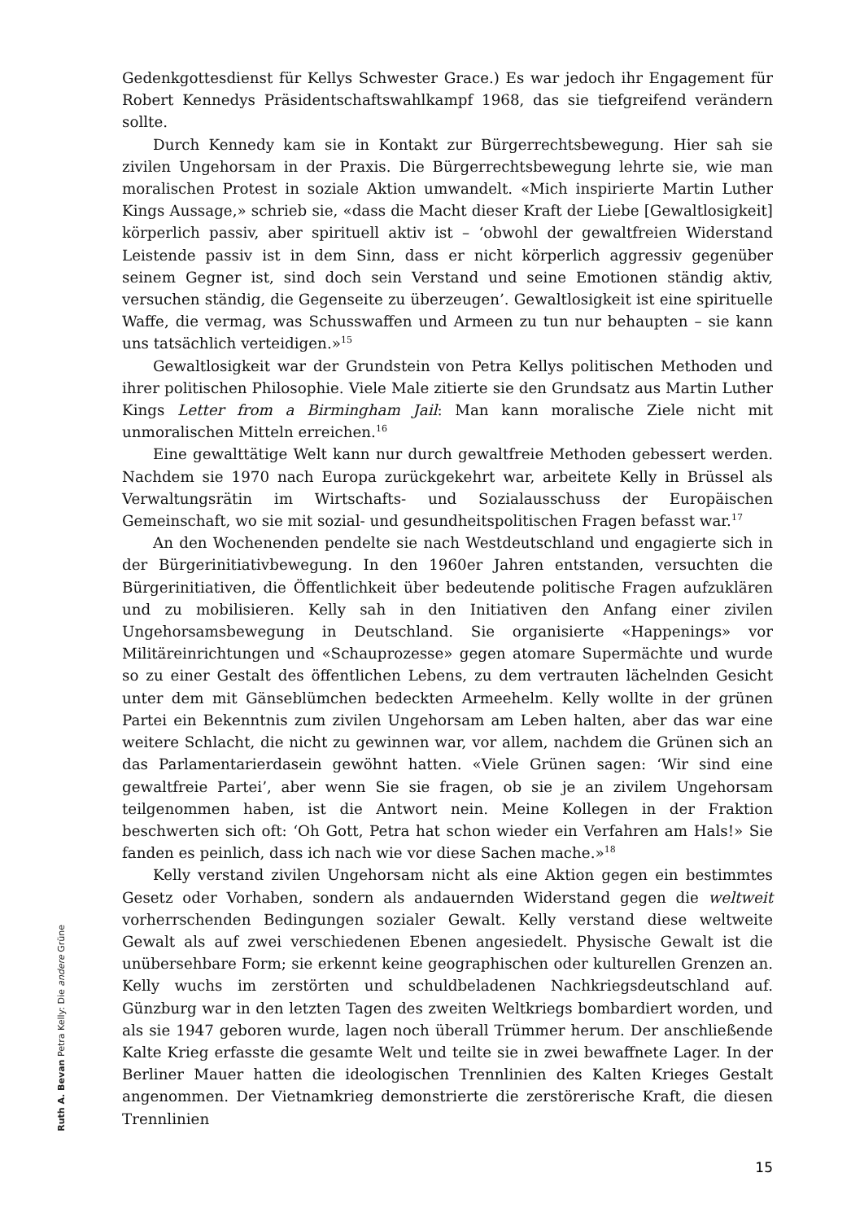Ruth A. Bevan Petra Kelly: Die andere Grüne
Gedenkgottesdienst für Kellys Schwester Grace.) Es war jedoch ihr Engagement für Robert Kennedys Präsidentschaftswahlkampf 1968, das sie tiefgreifend verändern sollte.
Durch Kennedy kam sie in Kontakt zur Bürgerrechtsbewegung. Hier sah sie zivilen Ungehorsam in der Praxis. Die Bürgerrechtsbewegung lehrte sie, wie man moralischen Protest in soziale Aktion umwandelt. «Mich inspirierte Martin Luther Kings Aussage,» schrieb sie, «dass die Macht dieser Kraft der Liebe [Gewaltlosigkeit] körperlich passiv, aber spirituell aktiv ist – ‘obwohl der gewaltfreien Widerstand Leistende passiv ist in dem Sinn, dass er nicht körperlich aggressiv gegenüber seinem Gegner ist, sind doch sein Verstand und seine Emotionen ständig aktiv, versuchen ständig, die Gegenseite zu überzeugen’. Gewaltlosigkeit ist eine spirituelle Waffe, die vermag, was Schusswaffen und Armeen zu tun nur behaupten – sie kann uns tatsächlich verteidigen.»<sup>15</sup>
Gewaltlosigkeit war der Grundstein von Petra Kellys politischen Methoden und ihrer politischen Philosophie. Viele Male zitierte sie den Grundsatz aus Martin Luther Kings Letter from a Birmingham Jail: Man kann moralische Ziele nicht mit unmoralischen Mitteln erreichen.<sup>16</sup>
Eine gewalttätige Welt kann nur durch gewaltfreie Methoden gebessert werden. Nachdem sie 1970 nach Europa zurückgekehrt war, arbeitete Kelly in Brüssel als Verwaltungsrätin im Wirtschafts- und Sozialausschuss der Europäischen Gemeinschaft, wo sie mit sozial- und gesundheitspolitischen Fragen befasst war.<sup>17</sup>
An den Wochenenden pendelte sie nach Westdeutschland und engagierte sich in der Bürgerinitiativbewegung. In den 1960er Jahren entstanden, versuchten die Bürgerinitiativen, die Öffentlichkeit über bedeutende politische Fragen aufzuklären und zu mobilisieren. Kelly sah in den Initiativen den Anfang einer zivilen Ungehorsamsbewegung in Deutschland. Sie organisierte «Happenings» vor Militäreinrichtungen und «Schauprozesse» gegen atomare Supermächte und wurde so zu einer Gestalt des öffentlichen Lebens, zu dem vertrauten lächelnden Gesicht unter dem mit Gänseblümchen bedeckten Armeehelm. Kelly wollte in der grünen Partei ein Bekenntnis zum zivilen Ungehorsam am Leben halten, aber das war eine weitere Schlacht, die nicht zu gewinnen war, vor allem, nachdem die Grünen sich an das Parlamentarierdasein gewöhnt hatten. «Viele Grünen sagen: ‘Wir sind eine gewaltfreie Partei’, aber wenn Sie sie fragen, ob sie je an zivilem Ungehorsam teilgenommen haben, ist die Antwort nein. Meine Kollegen in der Fraktion beschwerten sich oft: ‘Oh Gott, Petra hat schon wieder ein Verfahren am Hals!» Sie fanden es peinlich, dass ich nach wie vor diese Sachen mache.»<sup>18</sup>
Kelly verstand zivilen Ungehorsam nicht als eine Aktion gegen ein bestimmtes Gesetz oder Vorhaben, sondern als andauernden Widerstand gegen die weltweit vorherrschenden Bedingungen sozialer Gewalt. Kelly verstand diese weltweite Gewalt als auf zwei verschiedenen Ebenen angesiedelt. Physische Gewalt ist die unübersehbare Form; sie erkennt keine geographischen oder kulturellen Grenzen an. Kelly wuchs im zerstörten und schuldbeladenen Nachkriegsdeutschland auf. Günzburg war in den letzten Tagen des zweiten Weltkriegs bombardiert worden, und als sie 1947 geboren wurde, lagen noch überall Trümmer herum. Der anschließende Kalte Krieg erfasste die gesamte Welt und teilte sie in zwei bewaffnete Lager. In der Berliner Mauer hatten die ideologischen Trennlinien des Kalten Krieges Gestalt angenommen. Der Vietnamkrieg demonstrierte die zerstörerische Kraft, die diesen Trennlinien
15